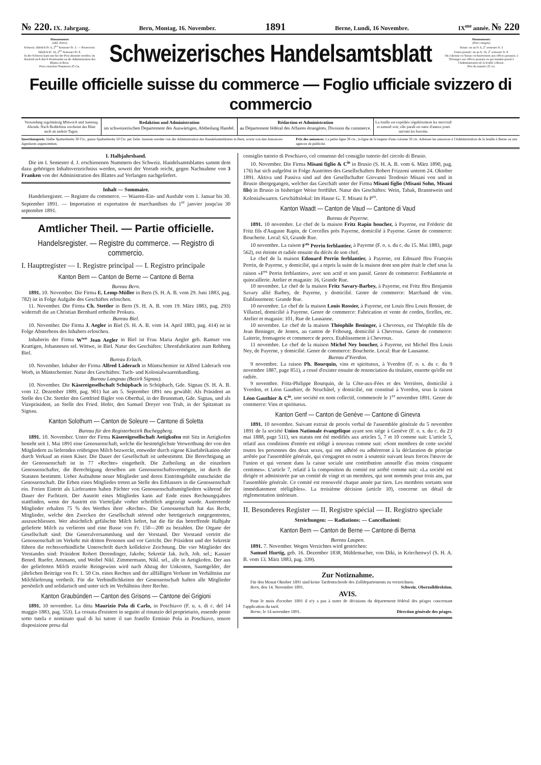№ 220. IX. Jahrgang. Bern, Montag, 16. November. 1891 Berne, Lundi, 16 Novembre. IX<sup>me</sup> année. № 220
Abonnemente:
(inkl. Porto)
Schweiz: Jährlich Fr. 6, 2<sup>tes</sup> Semester Fr. 3. — Postverein: Jährlich Fr. 16, 2<sup>tes</sup> Semester Fr. 8.
In der Schweiz kann nur bei der Post abonnirt werden; im Ausland auch durch Postmandat an die Administration des Blattes in Bern.
Preis einzelner Nummern 25 Cts.
Schweizerisches Handelsamtsblatt
Abonnements:
(Port compris)
Suisse: un an fr. 6, 2<sup>e</sup> semestre fr. 3
Union postale: un an fr. 16, 2<sup>e</sup> semestre fr. 8.
On s'abonne en Suisse exclusivement aux offices postaux; à l'Etranger aux offices postaux ou par mandat postal à l'Administration de la feuille à Berne.
Prix du numéro 25 cts.
Feuille officielle suisse du commerce — Foglio ufficiale svizzero di commercio
Versendung regelmässig Mittwoch und Samstag Abends. Nach Bedürfniss erscheint das Blatt auch an andern Tagen.
Redaktion und Administration
im schweizerischen Departement des Auswärtigen, Abtheilung Handel.
Rédaction et Administration
au Département fédéral des Affaires étrangères, Division du commerce.
La feuille est expédiée régulièrement les mercredi et samedi soir; elle paraît en outre d'autres jours suivant les besoins.
Insertionspreis: Halbe Spaltenbreite 30 Cts., ganze Spaltenbreite 50 Cts. per Zeile. Inserate werden von der Administration des Handelsamtsblattes in Bern, sowie von den Annoncen-Agenturen angenommen.
Prix des annonces: La petite ligne 30 cts., la ligne de la largeur d'une colonne 50 cts. Adresser les annonces à l'Administration de la feuille à Berne ou aux agences de publicité.
I. Halbjahrsband.
Die im I. Semester d. J. erschienenen Nummern des Schweiz. Handelsamtsblattes sammt dem dazu gehörigen Inhaltsverzeichniss werden, soweit der Vorrath reicht, gegen Nachnahme von 3 Franken von der Administration des Blattes auf Verlangen nachgeliefert.
Inhalt — Sommaire.
Handelsregister. — Registre du commerce. — Waaren-Ein- und Ausfuhr vom 1. Januar bis 30. September 1891. — Importation et exportation de marchandises du 1<sup>er</sup> janvier jusqu'au 30 septembre 1891.
Amtlicher Theil. — Partie officielle.
Handelsregister. — Registre du commerce. — Registro di commercio.
I. Hauptregister — I. Registre principal — I. Registro principale
Kanton Bern — Canton de Berne — Cantone di Berna
Bureau Bern.
1891. 10. November. Die Firma E. Lemp-Müller in Bern (S. H. A. B. vom 29. Juni 1883, pag. 782) ist in Folge Aufgabe des Geschäftes erloschen.
11. November. Die Firma Ch. Stettler in Bern (S. H. A. B. vom 19. März 1883, pag. 293) widerruft die an Christian Bernhard ertheilte Prokura.
Bureau Biel.
10. November. Die Firma J. Aegler in Biel (S. H. A. B. vom 14. April 1883, pag. 414) ist in Folge Absterbens des Inhabers erloschen.
Inhaberin der Firma W<sup>we</sup> Jean Aegler in Biel ist Frau Maria Aegler geb. Ramser von Krattigen, Johannesen sel. Wittwe, in Biel. Natur des Geschäftes: Uhrenfabrikation zum Rebberg Biel.
Bureau Erlach.
10. November. Inhaber der Firma Alfred Läderach in Müntschemier ist Alfred Läderach von Worb, in Müntschemier. Natur des Geschäftes: Tuch- und Kolonialwaarenhandlung.
Bureau Langnau (Bezirk Signau).
10. November. Die Käsereigesellschaft Schüpbach in Schüpbach, Gde. Signau (S. H. A. B. vom 12. Dezember 1889, pag. 901) hat am 5. September 1891 neu gewählt: Als Präsident an Stelle des Chr. Stettler den Gottfried Bigler von Oberthal, in der Brunnmatt, Gde. Signau, und als Vizepräsident, an Stelle des Fried. Hofer, den Samuel Dreyer von Trub, in der Spitzmatt zu Signau.
Kanton Solothurn — Canton de Soleure — Cantone di Soletta
Bureau für den Registerbezirk Bucheggberg.
1891. 10. November. Unter der Firma Käsereigesellschaft Aetigkofen mit Sitz in Aetigkofen besteht seit 1. Mai 1891 eine Genossenschaft, welche die bestmöglichste Verwerthung der von den Mitgliedern zu liefernden erübrigten Milch bezweckt, entweder durch eigene Käsefabrikation oder durch Verkauf an einen Käser. Die Dauer der Gesellschaft ist unbestimmt. Die Berechtigung an der Genossenschaft ist in 77 «Rechte» eingetheilt. Die Zutheilung an die einzelnen Genossenschafter, die Berechtigung derselben am Genossenschaftsvermögen, ist durch die Statuten bestimmt. Ueber Aufnahme neuer Mitglieder und deren Eintrittsgebühr entscheidet die Genossenschaft. Die Erben eines Mitgliedes treten an Stelle des Erblassers in die Genossenschaft ein. Freien Eintritt als Lieferanten haben Pächter von Genossenschaftsmitgliedern während der Dauer der Pachtzeit. Der Austritt eines Mitgliedes kann auf Ende eines Rechnungsjahres stattfinden, wenn der Austritt ein Vierteljahr vorher schriftlich angezeigt wurde. Austretende Mitglieder erhalten 75 % des Werthes ihrer «Rechte». Die Genossenschaft hat das Recht, Mitglieder, welche den Zwecken der Gesellschaft störend oder betrügerisch entgegentreten, auszuschliessen. Wer absichtlich gefälschte Milch liefert, hat die für das betreffende Halbjahr gelieferte Milch zu verlieren und eine Busse von Fr. 150—200 zu bezahlen. Die Organe der Gesellschaft sind: Die Generalversammlung und der Vorstand. Der Vorstand vertritt die Genossenschaft im Verkehr mit dritten Personen und vor Gericht. Der Präsident und der Sekretär führen die rechtsverbindliche Unterschrift durch kollektive Zeichnung. Die vier Mitglieder des Vorstandes sind: Präsident Robert Derendinger, Jakobs; Sekretär Jak. Isch, Joh. sel.; Kassier Bened. Ruefer, Ammann, und Weibel Nikl. Zimmermann, Nikl. sel., alle in Aetigkofen. Der aus der gelieferten Milch erzielte Reingewinn wird nach Abzug der Unkosten, Saumgelder, der jährlichen Beiträge von Fr. 1. 50 Cts. eines Rechtes und der allfälligen Verluste im Verhältniss zur Milchlieferung vertheilt. Für die Verbindlichkeiten der Genossenschaft haften alle Mitglieder persönlich und solidarisch und unter sich im Verhältniss ihrer Rechte.
Kanton Graubünden — Canton des Grisons — Cantone dei Grigioni
1891. 10 novembre. La ditta Maurizio Pola di Carlo, in Poschiavo (F. u. s. di c. del 14 maggio 1883, pag. 553). La cessata d'esistere in seguito al rinunzio del proprietario, essendo posto sotto tutela e nominato qual di lui tutore il suo fratello Erminio Pola in Poschiavo, tenore disposizione presa dal
consiglio tutorio di Poschiavo, col consenso del consiglio tutorio del circolo di Brusio.
10. November. Die Firma Misani figlio & C<sup>ie</sup> in Brusio (S. H. A. B. vom 6. März 1890, pag. 176) hat sich aufgelöst in Folge Austrittes des Gesellschafters Robert Frizzoni unterm 24. Oktober 1891. Aktiva und Passiva sind auf den Gesellschafter Giovanni Teodosio Misani von und in Brusio übergegangen, welcher das Geschäft unter der Firma Misani figlio (Misani Sohn, Misani fils) in Brusio in bisheriger Weise fortführt. Natur des Geschäftes: Wein, Tabak, Branntwein und Kolonialwaaren. Geschäftslokal: Im Hause G. T. Misani fu P<sup>ro</sup>.
Kanton Waadt — Canton de Vaud — Cantone di Vaud
Bureau de Payerne.
1891. 10 novembre. Le chef de la maison Fritz Rapin boucher, à Payerne, est Fréderic dit Fritz fils d'Auguste Rapin, de Corcelles près Payerne, domicilié à Payerne. Genre de commerce: Boucherie. Local: 63, Grande Rue.
10 novembre. La raison F<sup>es</sup> Perrin ferblantier, à Payerne (F. o. s. du c. du 15. Mai 1883, page 562), est éteinte et radiée ensuite du décès de son chef.
Le chef de la maison Edouard Perrin ferblantier, à Payerne, est Edouard ffeu François Perrin, de Payerne, y domicilié, qui a repris la suite de la maison dont son père était le chef sous la raison «F<sup>es</sup> Perrin ferblantier», avec son actif et son passif. Genre de commerce: Ferblanterie et quincaillerie. Atelier et magasin: 16, Grande Rue.
10 novembre. Le chef de la maison Fritz Savary-Barbey, à Payerne, est Fritz ffeu Benjamin Savary allié Barbey, de Payerne, y domicilié. Genre de commerce: Marchand de vins. Etablissement: Grande Rue.
10 novembre. Le chef de la maison Louis Rossier, à Payerne, est Louis ffeu Louis Rossier, de Villarzel, domicilié à Payerne. Genre de commerce: Fabrication et vente de cordes, ficelles, etc. Atelier et magasin: 101, Rue de Lausanne.
10 novembre. Le chef de la maison Théophile Beninger, à Chevroux, est Théophile fils de Jean Beninger, de Jentes, au canton de Fribourg, domicilié à Chevroux. Genre de commerce: Laiterie, fromagerie et commerce de porcs. Etablissement à Chevroux.
11 novembre. Le chef de la maison Michel Ney boucher, à Payerne, est Michel ffeu Louis Ney, de Payerne, y domicilié. Genre de commerce: Boucherie. Local: Rue de Lausanne.
Bureau d'Yverdon.
9 novembre. La raison Ph. Bourquin, vins et spiritueux, à Yverdon (F. o. s. du c. du 9 novembre 1887, page 851), a cessé d'exister ensuite de renonciation du titulaire, ensorte qu'elle est radiée.
9 novembre. Fritz-Philippe Bourquin, de la Côte-aux-Fées et des Verrières, domicilié à Yverdon, et Léon Gauthier, de Neuchâtel, y domicilié, ont constitué à Yverdon, sous la raison Léon Gauthier & C<sup>ie</sup>, une société en nom collectif, commencée le 1<sup>er</sup> novembre 1891. Genre de commerce: Vins et spiritueux.
Kanton Genf — Canton de Genève — Cantone di Ginevra
1891. 10 novembre. Suivant extrait de procès verbal de l'assemblée générale du 5 novembre 1891 de la société Union Nationale évangelique ayant son siège à Genève (F. o. s. du c. du 23 mai 1888, page 511), ses statuts ont été modifiés aux articles 5, 7 et 10 comme suit: L'article 5, relatif aux conditions d'entrée est rédigé à nouveau comme suit: «Sont membres de cette société toutes les personnes des deux sexes, qui ont adhéré ou adhéreront à la déclaration de principe arrêtée par l'assemblée générale, qui s'engagent en outre à soutenir suivant leurs forces l'œuvre de l'union et qui versent dans la caisse sociale une contribution annuelle d'au moins cinquante centimes». L'article 7, relatif à la composition du comité est arrêté comme suit: «La société est dirigée et administrée par un comité de vingt et un membres, qui sont nommés pour trois ans, par l'assemblée générale. Ce comité est renouvelé chaque année par tiers. Les membres sortants sont immédiatement rééligibles». La troisième décision (article 10), concerne un détail de règlementation intérieure.
II. Besonderes Register — II. Registre spécial — II. Registro speciale
Streichungen: — Radiations: — Cancellazioni:
Kanton Bern — Canton de Berne — Cantone di Berna
Bureau Laupen.
1891. 7. November. Wegen Verzichtes wird gestrichen:
Samuel Hurtig, geb. 16. Dezember 1838, Mühlemacher, von Diki, in Kriechenwyl (S. H. A. B. vom 13. März 1883, pag. 339).
Zur Notiznahme.
Für den Monat Oktober 1891 sind keine Tarifentscheide des Zolldepartements zu verzeichnen.
Bern, den 14. November 1891. Schweiz. Oberzolldirektion.
AVIS.
Pour le mois d'octobre 1891 il n'y a pas à noter de décisions du département fédéral des péages concernant l'application du tarif.
Berne, le 14 novembre 1891. Direction générale des péages.